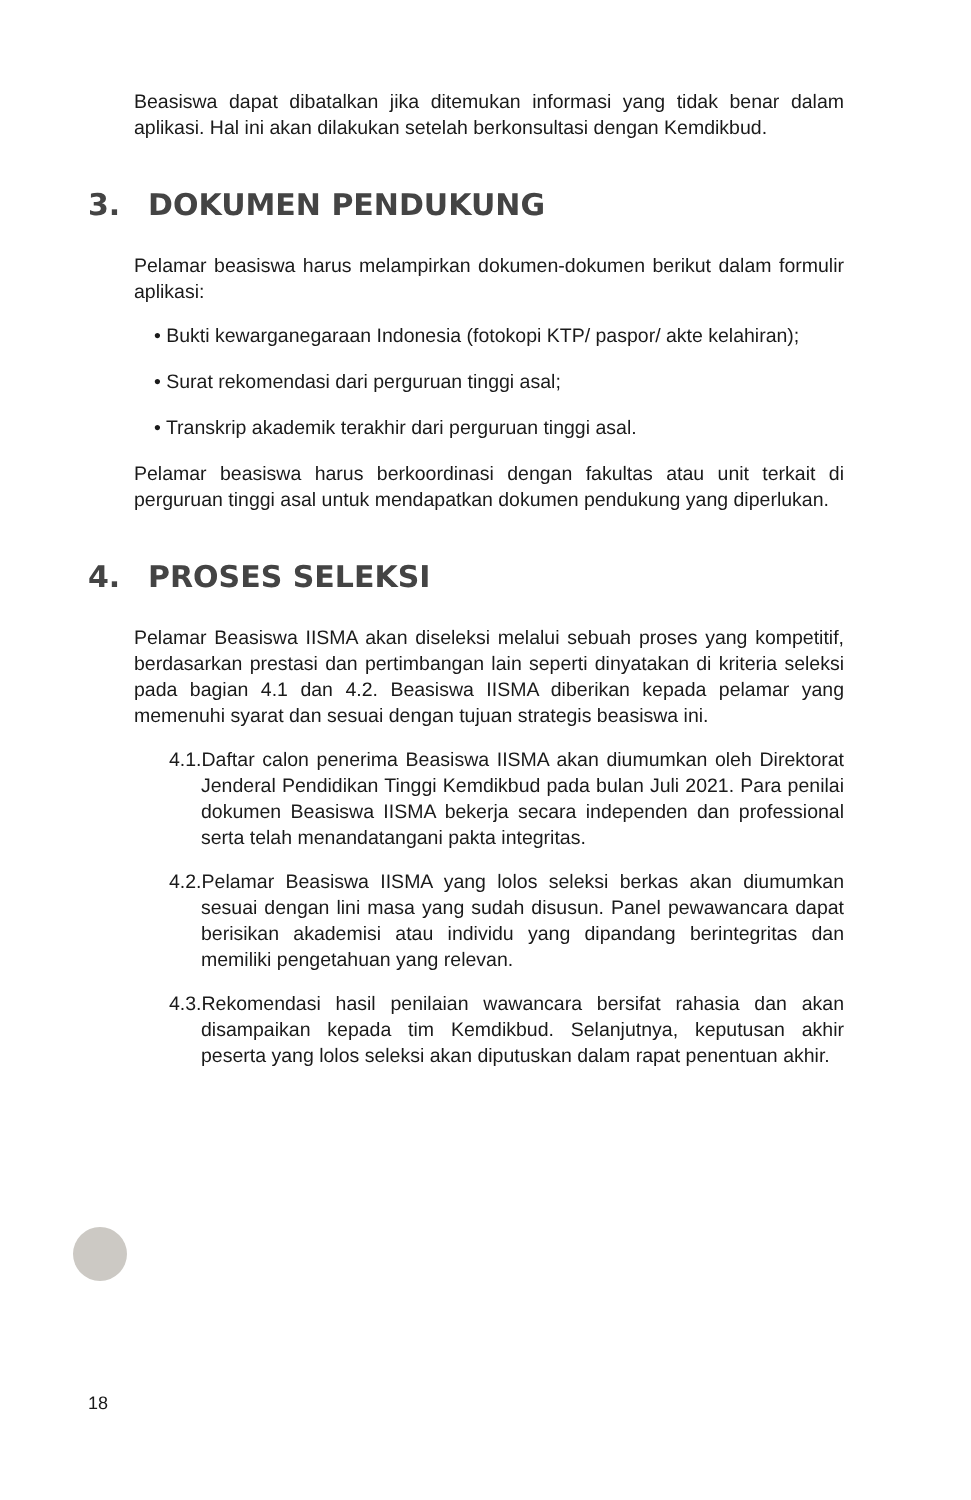Beasiswa dapat dibatalkan jika ditemukan informasi yang tidak benar dalam aplikasi. Hal ini akan dilakukan setelah berkonsultasi dengan Kemdikbud.
3. DOKUMEN PENDUKUNG
Pelamar beasiswa harus melampirkan dokumen-dokumen berikut dalam formulir aplikasi:
• Bukti kewarganegaraan Indonesia (fotokopi KTP/ paspor/ akte kelahiran);
• Surat rekomendasi dari perguruan tinggi asal;
• Transkrip akademik terakhir dari perguruan tinggi asal.
Pelamar beasiswa harus berkoordinasi dengan fakultas atau unit terkait di perguruan tinggi asal untuk mendapatkan dokumen pendukung yang diperlukan.
4. PROSES SELEKSI
Pelamar Beasiswa IISMA akan diseleksi melalui sebuah proses yang kompetitif, berdasarkan prestasi dan pertimbangan lain seperti dinyatakan di kriteria seleksi pada bagian 4.1 dan 4.2. Beasiswa IISMA diberikan kepada pelamar yang memenuhi syarat dan sesuai dengan tujuan strategis beasiswa ini.
4.1.Daftar calon penerima Beasiswa IISMA akan diumumkan oleh Direktorat Jenderal Pendidikan Tinggi Kemdikbud pada bulan Juli 2021. Para penilai dokumen Beasiswa IISMA bekerja secara independen dan professional serta telah menandatangani pakta integritas.
4.2.Pelamar Beasiswa IISMA yang lolos seleksi berkas akan diumumkan sesuai dengan lini masa yang sudah disusun. Panel pewawancara dapat berisikan akademisi atau individu yang dipandang berintegritas dan memiliki pengetahuan yang relevan.
4.3.Rekomendasi hasil penilaian wawancara bersifat rahasia dan akan disampaikan kepada tim Kemdikbud. Selanjutnya, keputusan akhir peserta yang lolos seleksi akan diputuskan dalam rapat penentuan akhir.
18